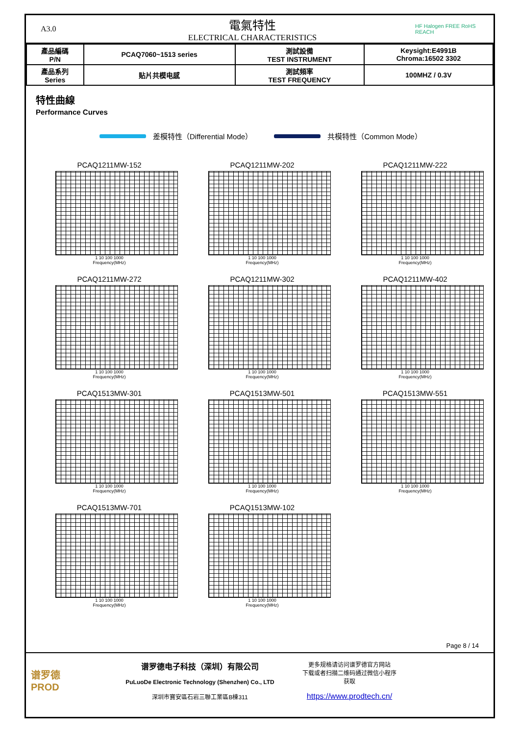A3.0
電氣特性
ELECTRICAL CHARACTERISTICS
HF Halogen FREE RoHS REACH
| 產品編碼 P/N | PCAQ7060~1513 series | 測試設備 TEST INSTRUMENT | Keysight:E4991B Chroma:16502 3302 |
| 產品系列 Series | 贴片共模电感 | 測試頻率 TEST FREQUENCY | 100MHZ / 0.3V |
特性曲線
Performance Curves
差模特性（Differential Mode） 共模特性（Common Mode）
PCAQ1211MW-152
1 10 100 1000
Frequency(MHz)
PCAQ1211MW-202
1 10 100 1000
Frequency(MHz)
PCAQ1211MW-222
1 10 100 1000
Frequency(MHz)
PCAQ1211MW-272
1 10 100 1000
Frequency(MHz)
PCAQ1211MW-302
1 10 100 1000
Frequency(MHz)
PCAQ1211MW-402
1 10 100 1000
Frequency(MHz)
PCAQ1513MW-301
1 10 100 1000
Frequency(MHz)
PCAQ1513MW-501
1 10 100 1000
Frequency(MHz)
PCAQ1513MW-551
1 10 100 1000
Frequency(MHz)
PCAQ1513MW-701
1 10 100 1000
Frequency(MHz)
PCAQ1513MW-102
1 10 100 1000
Frequency(MHz)
Page 8 / 14
谱罗德
PROD
谱罗德电子科技（深圳）有限公司
PuLuoDe Electronic Technology (Shenzhen) Co., LTD
深圳市寶安區石岩三聯工業區B棟311
更多规格请访问谱罗德官方网站
下载或者扫描二维码通过微信小程序
获取
https://www.prodtech.cn/